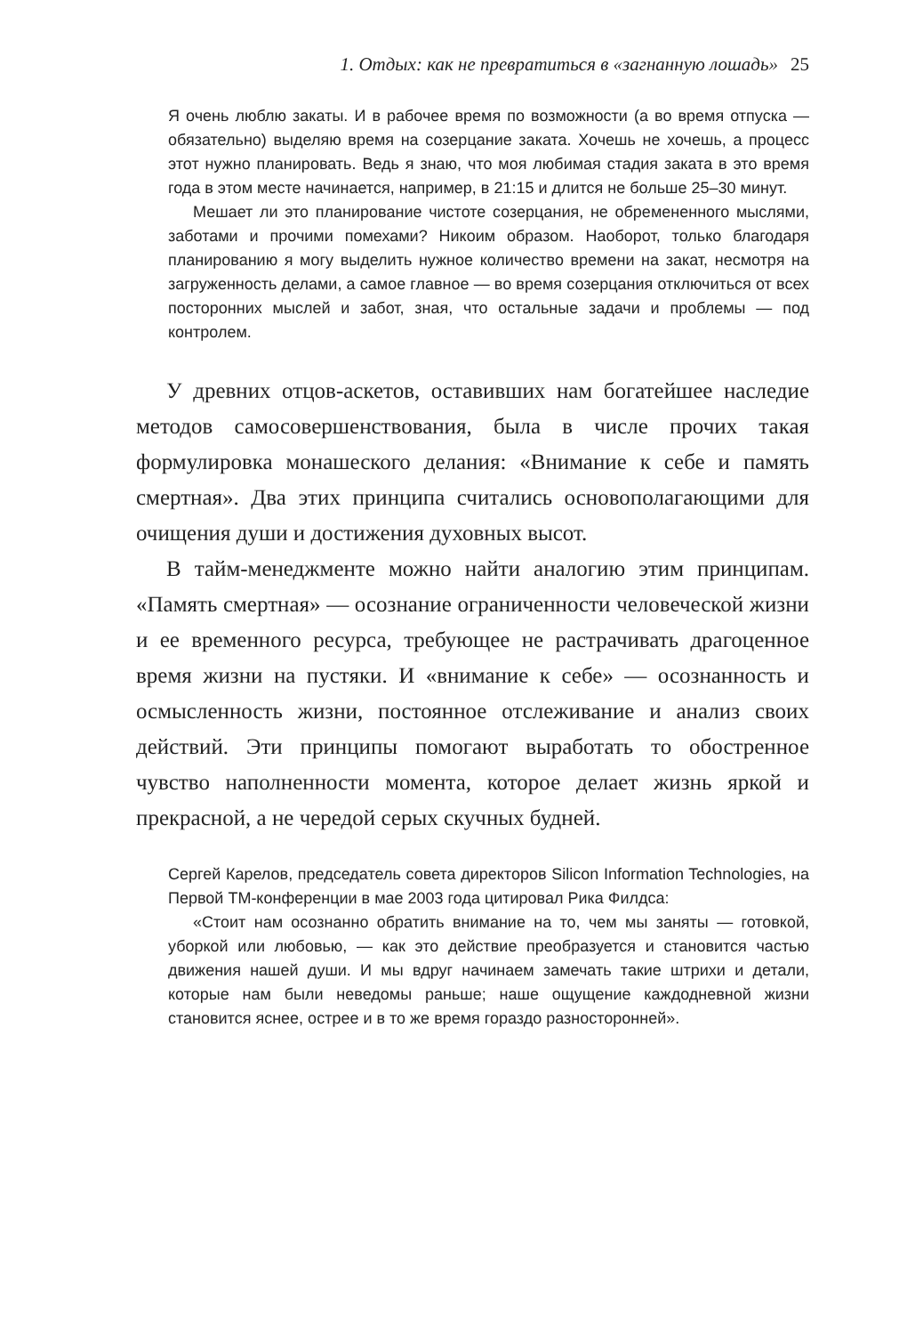1. Отдых: как не превратиться в «загнанную лошадь» 25
Я очень люблю закаты. И в рабочее время по возможности (а во время отпуска — обязательно) выделяю время на созерцание заката. Хочешь не хочешь, а процесс этот нужно планировать. Ведь я знаю, что моя любимая стадия заката в это время года в этом месте начинается, например, в 21:15 и длится не больше 25–30 минут.
Мешает ли это планирование чистоте созерцания, не обремененного мыслями, заботами и прочими помехами? Никоим образом. Наоборот, только благодаря планированию я могу выделить нужное количество времени на закат, несмотря на загруженность делами, а самое главное — во время созерцания отключиться от всех посторонних мыслей и забот, зная, что остальные задачи и проблемы — под контролем.
У древних отцов-аскетов, оставивших нам богатейшее наследие методов самосовершенствования, была в числе прочих такая формулировка монашеского делания: «Внимание к себе и память смертная». Два этих принципа считались основополагающими для очищения души и достижения духовных высот.
В тайм-менеджменте можно найти аналогию этим принципам. «Память смертная» — осознание ограниченности человеческой жизни и ее временного ресурса, требующее не растрачивать драгоценное время жизни на пустяки. И «внимание к себе» — осознанность и осмысленность жизни, постоянное отслеживание и анализ своих действий. Эти принципы помогают выработать то обостренное чувство наполненности момента, которое делает жизнь яркой и прекрасной, а не чередой серых скучных будней.
Сергей Карелов, председатель совета директоров Silicon Information Technologies, на Первой ТМ-конференции в мае 2003 года цитировал Рика Филдса:
«Стоит нам осознанно обратить внимание на то, чем мы заняты — готовкой, уборкой или любовью, — как это действие преобразуется и становится частью движения нашей души. И мы вдруг начинаем замечать такие штрихи и детали, которые нам были неведомы раньше; наше ощущение каждодневной жизни становится яснее, острее и в то же время гораздо разносторонней».